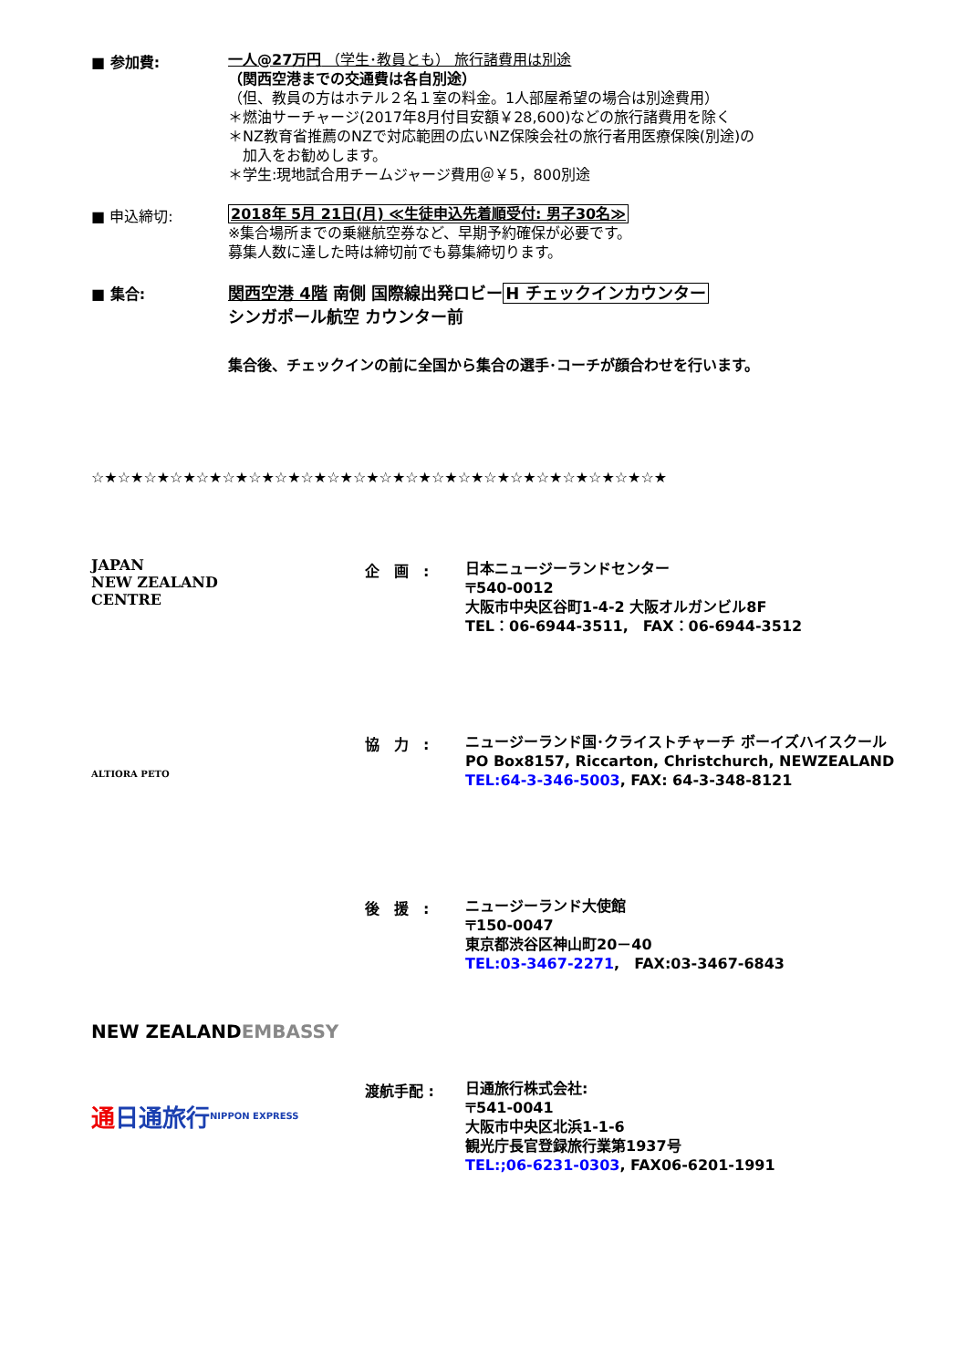■ 参加費:
一人@27万円 （学生･教員とも） 旅行諸費用は別途
（関西空港までの交通費は各自別途）
（但、教員の方はホテル２名１室の料金。1人部屋希望の場合は別途費用）
＊燃油サーチャージ(2017年8月付目安額￥28,600)などの旅行諸費用を除く
＊NZ教育省推薦のNZで対応範囲の広いNZ保険会社の旅行者用医療保険(別途)の
　加入をお勧めします。
＊学生:現地試合用チームジャージ費用＠￥5，800別途
■ 申込締切:
2018年 5月 21日(月) ≪生徒申込先着順受付: 男子30名≫
※集合場所までの乗継航空券など、早期予約確保が必要です。
募集人数に達した時は締切前でも募集締切ります。
■ 集合:
関西空港 4階 南側 国際線出発ロビーH チェックインカウンター
シンガポール航空 カウンター前
集合後、チェックインの前に全国から集合の選手･コーチが顔合わせを行います。
☆★☆★☆★☆★☆★☆★☆★☆★☆★☆★☆★☆★☆★☆★☆★☆★☆★☆★☆★☆★☆★☆★
JAPAN
NEW ZEALAND
CENTRE
企　画　:
日本ニュージーランドセンター
〒540-0012
大阪市中央区谷町1-4-2 大阪オルガンビル8F
TEL：06-6944-3511,　FAX：06-6944-3512
ALTIORA PETO
協　力　:
ニュージーランド国･クライストチャーチ ボーイズハイスクール
PO Box8157, Riccarton, Christchurch, NEWZEALAND
TEL:64-3-346-5003, FAX: 64-3-348-8121
NEW ZEALAND
EMBASSY
後　援　:
ニュージーランド大使館
〒150-0047
東京都渋谷区神山町20－40
TEL:03-3467-2271,　FAX:03-3467-6843
通 日通旅行
NIPPON EXPRESS
渡航手配 :
日通旅行株式会社:
〒541-0041
大阪市中央区北浜1-1-6
観光庁長官登録旅行業第1937号
TEL:;06-6231-0303, FAX06-6201-1991